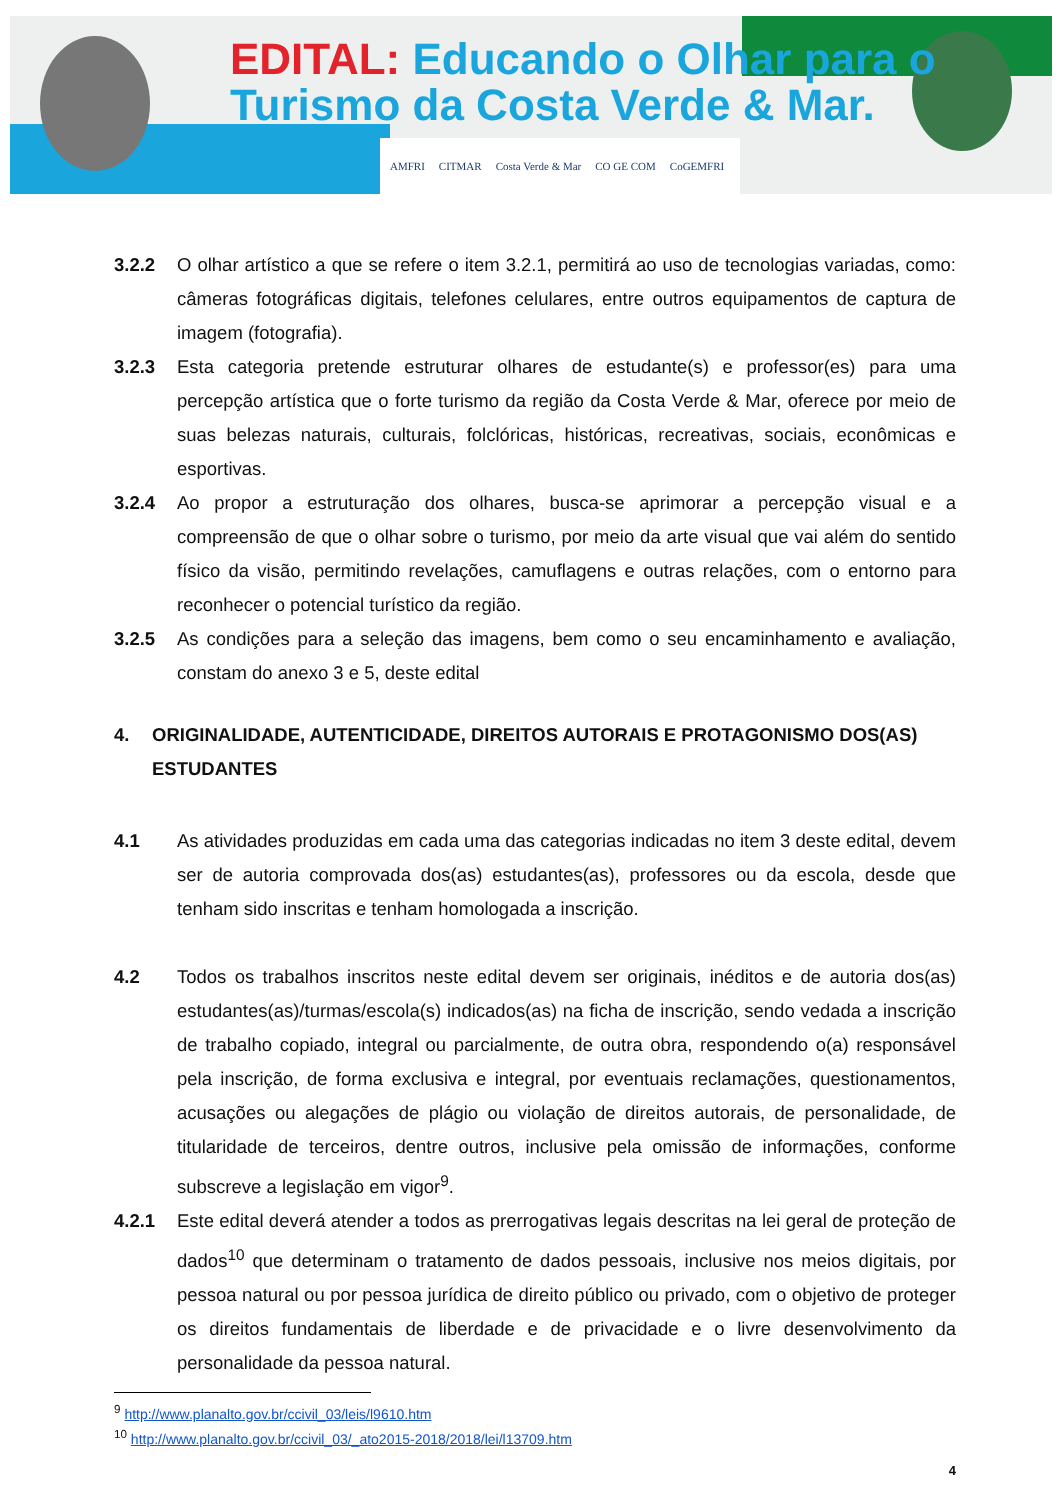EDITAL: Educando o Olhar para o
Turismo da Costa Verde & Mar.
AMFRI CITMAR Costa Verde & Mar CO GE COM CoGEMFRI
3.2.2 O olhar artístico a que se refere o item 3.2.1, permitirá ao uso de tecnologias variadas, como: câmeras fotográficas digitais, telefones celulares, entre outros equipamentos de captura de imagem (fotografia).
3.2.3 Esta categoria pretende estruturar olhares de estudante(s) e professor(es) para uma percepção artística que o forte turismo da região da Costa Verde & Mar, oferece por meio de suas belezas naturais, culturais, folclóricas, históricas, recreativas, sociais, econômicas e esportivas.
3.2.4 Ao propor a estruturação dos olhares, busca-se aprimorar a percepção visual e a compreensão de que o olhar sobre o turismo, por meio da arte visual que vai além do sentido físico da visão, permitindo revelações, camuflagens e outras relações, com o entorno para reconhecer o potencial turístico da região.
3.2.5 As condições para a seleção das imagens, bem como o seu encaminhamento e avaliação, constam do anexo 3 e 5, deste edital
4. ORIGINALIDADE, AUTENTICIDADE, DIREITOS AUTORAIS E PROTAGONISMO DOS(AS) ESTUDANTES
4.1 As atividades produzidas em cada uma das categorias indicadas no item 3 deste edital, devem ser de autoria comprovada dos(as) estudantes(as), professores ou da escola, desde que tenham sido inscritas e tenham homologada a inscrição.
4.2 Todos os trabalhos inscritos neste edital devem ser originais, inéditos e de autoria dos(as) estudantes(as)/turmas/escola(s) indicados(as) na ficha de inscrição, sendo vedada a inscrição de trabalho copiado, integral ou parcialmente, de outra obra, respondendo o(a) responsável pela inscrição, de forma exclusiva e integral, por eventuais reclamações, questionamentos, acusações ou alegações de plágio ou violação de direitos autorais, de personalidade, de titularidade de terceiros, dentre outros, inclusive pela omissão de informações, conforme subscreve a legislação em vigor<sup>9</sup>.
4.2.1 Este edital deverá atender a todos as prerrogativas legais descritas na lei geral de proteção de dados<sup>10</sup> que determinam o tratamento de dados pessoais, inclusive nos meios digitais, por pessoa natural ou por pessoa jurídica de direito público ou privado, com o objetivo de proteger os direitos fundamentais de liberdade e de privacidade e o livre desenvolvimento da personalidade da pessoa natural.
<sup>9</sup> http://www.planalto.gov.br/ccivil_03/leis/l9610.htm
<sup>10</sup> http://www.planalto.gov.br/ccivil_03/_ato2015-2018/2018/lei/l13709.htm
4